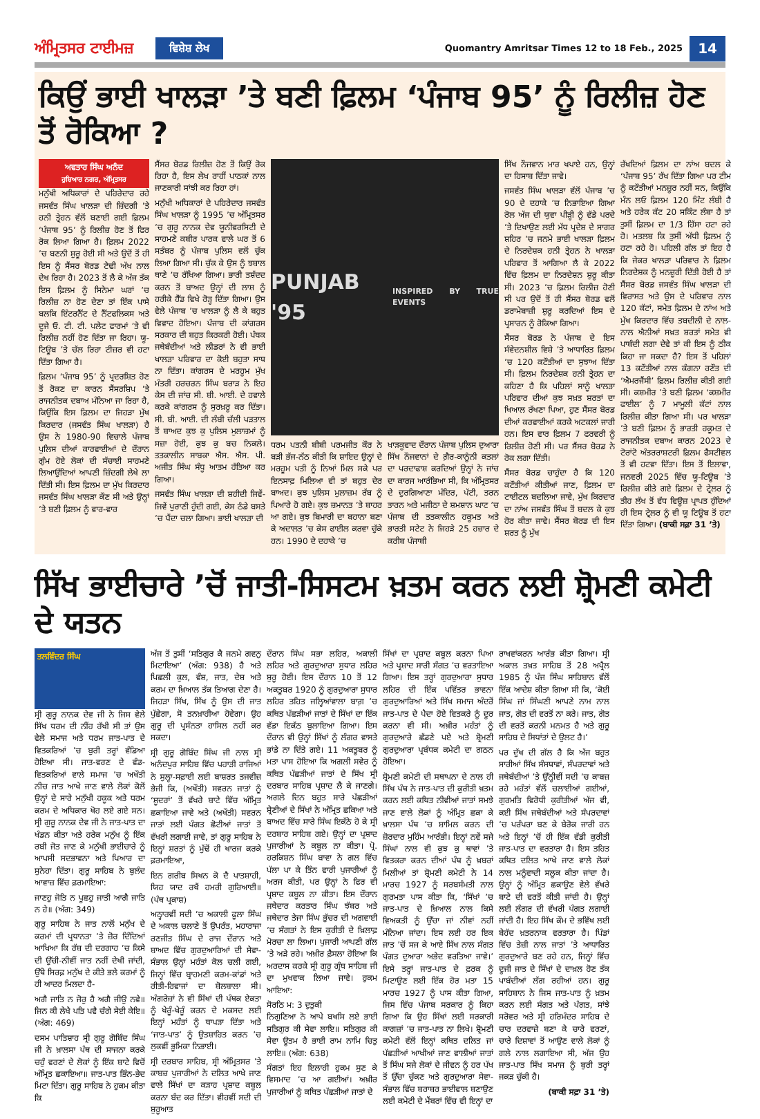ਅੰਮ੍ਰਿਤਸਰ ਟਾਈਮਜ਼
ਵਿਸ਼ੇਸ਼ ਲੇਖ
Quomantry Amritsar Times 12 to 18 Feb., 2025
14
ਕਿਉਂ ਭਾਈ ਖਾਲੜਾ ’ਤੇ ਬਣੀ ਫ਼ਿਲਮ ‘ਪੰਜਾਬ 95’ ਨੂੰ ਰਿਲੀਜ਼ ਹੋਣ ਤੋਂ ਰੋਕਿਆ ?
ਅਵਤਾਰ ਸਿੰਘ ਅਨੰਦ
ਹੁਸ਼ਿਆਰ ਨਗਰ, ਅੰਮ੍ਰਿਤਸਰ
ਮਨੁੱਖੀ ਅਧਿਕਾਰਾਂ ਦੇ ਪਹਿਰੇਦਾਰ ਰਹੇ ਜਸਵੰਤ ਸਿੰਘ ਖਾਲੜਾ ਦੀ ਜ਼ਿੰਦਗੀ ’ਤੇ ਹਨੀ ਤ੍ਰੇਹਨ ਵੱਲੋਂ ਬਣਾਈ ਗਈ ਫ਼ਿਲਮ ‘ਪੰਜਾਬ 95’ ਨੂੰ ਰਿਲੀਜ਼ ਹੋਣ ਤੋਂ ਫਿਰ ਰੋਕ ਲਿਆ ਗਿਆ ਹੈ। ਫ਼ਿਲਮ 2022 ’ਚ ਬਣਨੀ ਸ਼ੁਰੂ ਹੋਈ ਸੀ ਅਤੇ ਉਦੋਂ ਤੋਂ ਹੀ ਇਸ ਨੂੰ ਸੈਂਸਰ ਬੋਰਡ ਟੇਢੀ ਅੱਖ ਨਾਲ ਦੇਖ ਰਿਹਾ ਹੈ। 2023 ਤੋਂ ਲੈ ਕੇ ਅੱਜ ਤੱਕ ਇਸ ਫ਼ਿਲਮ ਨੂੰ ਸਿਨੇਮਾ ਘਰਾਂ ’ਚ ਰਿਲੀਜ਼ ਨਾ ਹੋਣ ਦੇਣਾ ਤਾਂ ਇੱਕ ਪਾਸੇ ਬਲਕਿ ਇੰਟਰਨੈੱਟ ਦੇ ਨੈੱਟਫਲਿਕਸ ਅਤੇ ਦੂਜੇ ਓ. ਟੀ. ਟੀ. ਪਲੇਟ ਫਾਰਮਾਂ ’ਤੇ ਵੀ ਰਿਲੀਜ਼ ਨਹੀਂ ਹੋਣ ਦਿੱਤਾ ਜਾ ਰਿਹਾ। ਯੂ-ਟਿਊਬ ’ਤੇ ਚੱਲ ਰਿਹਾ ਟੀਜ਼ਰ ਵੀ ਹਟਾ ਦਿੱਤਾ ਗਿਆ ਹੈ।
ਫ਼ਿਲਮ ‘ਪੰਜਾਬ 95’ ਨੂੰ ਪ੍ਰਦਰਸ਼ਿਤ ਹੋਣ ਤੋਂ ਰੋਕਣ ਦਾ ਕਾਰਨ ਸੈਂਸਰਸ਼ਿਪ ’ਤੇ ਰਾਜਨੀਤਕ ਦਬਾਅ ਮੰਨਿਆ ਜਾ ਰਿਹਾ ਹੈ, ਕਿਉਂਕਿ ਇਸ ਫ਼ਿਲਮ ਦਾ ਜਿਹੜਾ ਮੁੱਖ ਕਿਰਦਾਰ (ਜਸਵੰਤ ਸਿੰਘ ਖਾਲੜਾ) ਹੈ ਉਸ ਨੇ 1980-90 ਵਿਚਾਲੇ ਪੰਜਾਬ ਪੁਲਿਸ ਦੀਆਂ ਕਾਰਵਾਈਆਂ ਦੇ ਦੌਰਾਨ ਗੁੰਮ ਹੋਏ ਲੋਕਾਂ ਦੀ ਸੱਚਾਈ ਸਾਹਮਣੇ ਲਿਆਉਂਦਿਆਂ ਆਪਣੀ ਜ਼ਿੰਦਗੀ ਲੇਖੇ ਲਾ ਦਿੱਤੀ ਸੀ। ਇਸ ਫ਼ਿਲਮ ਦਾ ਮੁੱਖ ਕਿਰਦਾਰ ਜਸਵੰਤ ਸਿੰਘ ਖਾਲੜਾ ਕੌਣ ਸੀ ਅਤੇ ਉਨ੍ਹਾਂ ’ਤੇ ਬਣੀ ਫ਼ਿਲਮ ਨੂੰ ਵਾਰ-ਵਾਰ
ਸੈਂਸਰ ਬੋਰਡ ਰਿਲੀਜ਼ ਹੋਣ ਤੋਂ ਕਿਉਂ ਰੋਕ ਰਿਹਾ ਹੈ, ਇਸ ਲੇਖ ਰਾਹੀਂ ਪਾਠਕਾਂ ਨਾਲ ਜਾਣਕਾਰੀ ਸਾਂਝੀ ਕਰ ਰਿਹਾ ਹਾਂ।
ਮਨੁੱਖੀ ਅਧਿਕਾਰਾਂ ਦੇ ਪਹਿਰੇਦਾਰ ਜਸਵੰਤ ਸਿੰਘ ਖਾਲੜਾ ਨੂੰ 1995 ’ਚ ਅੰਮ੍ਰਿਤਸਰ ’ਚ ਗੁਰੂ ਨਾਨਕ ਦੇਵ ਯੂਨੀਵਰਸਿਟੀ ਦੇ ਸਾਹਮਣੇ ਕਬੀਰ ਪਾਰਕ ਵਾਲੇ ਘਰ ਤੋਂ 6 ਸਤੰਬਰ ਨੂੰ ਪੰਜਾਬ ਪੁਲਿਸ ਵਲੋਂ ਚੁੱਕ ਲਿਆ ਗਿਆ ਸੀ। ਚੁੱਕ ਕੇ ਉਸ ਨੂੰ ਝਬਾਲ ਥਾਣੇ ’ਚ ਰੱਖਿਆ ਗਿਆ। ਭਾਰੀ ਤਸ਼ੱਦਦ ਕਰਨ ਤੋਂ ਬਾਅਦ ਉਨ੍ਹਾਂ ਦੀ ਲਾਸ਼ ਨੂੰ ਹਰੀਕੇ ਹੈੱਡ ਵਿਖੇ ਰੋੜ੍ਹ ਦਿੱਤਾ ਗਿਆ। ਉਸ ਵੇਲੇ ਪੰਜਾਬ ’ਚ ਖਾਲੜਾ ਨੂੰ ਲੈ ਕੇ ਬਹੁਤ ਵਿਵਾਦ ਹੋਇਆ। ਪੰਜਾਬ ਦੀ ਕਾਂਗਰਸ ਸਰਕਾਰ ਦੀ ਬਹੁਤ ਕਿਰਕਰੀ ਹੋਈ। ਪੰਥਕ ਜਥੇਬੰਦੀਆਂ ਅਤੇ ਲੀਡਰਾਂ ਨੇ ਵੀ ਭਾਈ ਖਾਲੜਾ ਪਰਿਵਾਰ ਦਾ ਕੋਈ ਬਹੁਤਾ ਸਾਥ ਨਾ ਦਿੱਤਾ। ਕਾਂਗਰਸ ਦੇ ਮਰਹੂਮ ਮੁੱਖ ਮੰਤਰੀ ਹਰਚਰਨ ਸਿੰਘ ਬਰਾੜ ਨੇ ਇਹ ਕੇਸ ਦੀ ਜਾਂਚ ਸੀ. ਬੀ. ਆਈ. ਦੇ ਹਵਾਲੇ ਕਰਕੇ ਕਾਂਗਰਸ ਨੂੰ ਸੁਰਖ਼ਰੂ ਕਰ ਦਿੱਤਾ। ਸੀ. ਬੀ. ਆਈ. ਦੀ ਲੰਬੀ ਚੱਲੀ ਪੜਤਾਲ ਤੋਂ ਬਾਅਦ ਕੁਝ ਕੁ ਪੁਲਿਸ ਮੁਲਾਜ਼ਮਾਂ ਨੂੰ ਸਜ਼ਾ ਹੋਈ, ਕੁਝ ਕੁ ਬਚ ਨਿਕਲੇ। ਤਤਕਾਲੀਨ ਸਾਬਕਾ ਐਸ. ਐਸ. ਪੀ. ਅਜੀਤ ਸਿੰਘ ਸੰਧੂ ਆਤਮ ਹੱਤਿਆ ਕਰ ਗਿਆ।
ਜਸਵੰਤ ਸਿੰਘ ਖਾਲੜਾ ਦੀ ਸ਼ਹੀਦੀ ਜਿਵੇਂ-ਜਿਵੇਂ ਪੁਰਾਣੀ ਹੁੰਦੀ ਗਈ, ਕੇਸ ਠੰਡੇ ਬਸਤੇ ’ਚ ਪੈਂਦਾ ਚਲਾ ਗਿਆ। ਭਾਈ ਖਾਲੜਾ ਦੀ
PUNJAB '95
INSPIRED BY TRUE EVENTS
ਧਰਮ ਪਤਨੀ ਬੀਬੀ ਪਰਮਜੀਤ ਕੌਰ ਨੇ ਬੜੀ ਭੱਜ-ਨੱਠ ਕੀਤੀ ਕਿ ਸ਼ਾਇਦ ਉਨ੍ਹਾਂ ਦੇ ਮਰਹੂਮ ਪਤੀ ਨੂੰ ਨਿਆਂ ਮਿਲ ਸਕੇ ਪਰ ਇਨਸਾਫ਼ ਮਿਲਿਆ ਵੀ ਤਾਂ ਬਹੁਤ ਦੇਰ ਬਾਅਦ। ਕੁਝ ਪੁਲਿਸ ਮੁਲਾਜ਼ਮ ਰੱਬ ਨੂੰ ਪਿਆਰੇ ਹੋ ਗਏ। ਕੁਝ ਜ਼ਮਾਨਤ ’ਤੇ ਬਾਹਰ ਆ ਗਏ। ਕੁਝ ਬਿਮਾਰੀ ਦਾ ਬਹਾਨਾ ਬਣਾ ਕੇ ਅਦਾਲਤ ’ਚ ਕੇਸ ਫਾਈਲ ਕਰਵਾ ਚੁੱਕੇ ਹਨ। 1990 ਦੇ ਦਹਾਕੇ ’ਚ
ਖਾੜਕੂਵਾਦ ਦੌਰਾਨ ਪੰਜਾਬ ਪੁਲਿਸ ਦੁਆਰਾ ਸਿੱਖ ਨੌਜਵਾਨਾਂ ਦੇ ਗ਼ੈਰ-ਕਾਨੂੰਨੀ ਕਤਲਾਂ ਦਾ ਪਰਦਾਫਾਸ਼ ਕਰਦਿਆਂ ਉਨ੍ਹਾਂ ਨੇ ਜਾਂਚ ਦਾ ਕਾਰਜ ਆਰੰਭਿਆ ਸੀ, ਕਿ ਅੰਮ੍ਰਿਤਸਰ ਦੇ ਦੁਰਗਿਆਣਾ ਮੰਦਿਰ, ਪੱਟੀ, ਤਰਨ ਤਾਰਨ ਅਤੇ ਮਜੀਠਾ ਦੇ ਸ਼ਮਸ਼ਾਨ ਘਾਟ ’ਚ ਪੰਜਾਬ ਦੀ ਤਤਕਾਲੀਨ ਹਕੂਮਤ ਅਤੇ ਭਾਰਤੀ ਸਟੇਟ ਨੇ ਜਿਹੜੇ 25 ਹਜ਼ਾਰ ਦੇ ਕਰੀਬ ਪੰਜਾਬੀ
ਸਿੱਖ ਨੌਜਵਾਨ ਮਾਰ ਖਪਾਏ ਹਨ, ਉਨ੍ਹਾਂ ਦਾ ਹਿਸਾਬ ਦਿੱਤਾ ਜਾਵੇ।
ਜਸਵੰਤ ਸਿੰਘ ਖਾਲੜਾ ਵੱਲੋਂ ਪੰਜਾਬ ’ਚ 90 ਦੇ ਦਹਾਕੇ ’ਚ ਨਿਭਾਇਆ ਗਿਆ ਰੋਲ ਅੱਜ ਦੀ ਯੁਵਾ ਪੀੜ੍ਹੀ ਨੂੰ ਵੱਡੇ ਪਰਦੇ ’ਤੇ ਦਿਖਾਉਣ ਲਈ ਮੱਧ ਪ੍ਰਦੇਸ਼ ਦੇ ਸਾਗਰ ਸ਼ਹਿਰ ’ਚ ਜਨਮੇ ਭਾਈ ਖਾਲੜਾ ਫ਼ਿਲਮ ਦੇ ਨਿਰਦੇਸ਼ਕ ਹਨੀ ਤ੍ਰੇਹਨ ਨੇ ਖਾਲੜਾ ਪਰਿਵਾਰ ਤੋਂ ਆਗਿਆ ਲੈ ਕੇ 2022 ਵਿੱਚ ਫ਼ਿਲਮ ਦਾ ਨਿਰਦੇਸ਼ਨ ਸ਼ੁਰੂ ਕੀਤਾ ਸੀ। 2023 ’ਚ ਫ਼ਿਲਮ ਰਿਲੀਜ਼ ਹੋਣੀ ਸੀ ਪਰ ਉਦੋਂ ਤੋਂ ਹੀ ਸੈਂਸਰ ਬੋਰਡ ਵਲੋਂ ਡਰਾਮੇਬਾਜ਼ੀ ਸ਼ੁਰੂ ਕਰਦਿਆਂ ਇਸ ਦੇ ਪ੍ਰਸਾਰਨ ਨੂੰ ਰੋਕਿਆ ਗਿਆ।
ਸੈਂਸਰ ਬੋਰਡ ਨੇ ਪੰਜਾਬ ਦੇ ਇਸ ਸੰਵੇਦਨਸ਼ੀਲ ਵਿਸ਼ੇ ’ਤੇ ਆਧਾਰਿਤ ਫ਼ਿਲਮ ’ਚ 120 ਕਟੌਤੀਆਂ ਦਾ ਸੁਝਾਅ ਦਿੱਤਾ ਸੀ। ਫ਼ਿਲਮ ਨਿਰਦੇਸ਼ਕ ਹਨੀ ਤ੍ਰੇਹਨ ਦਾ ਕਹਿਣਾ ਹੈ ਕਿ ਪਹਿਲਾਂ ਸਾਨੂੰ ਖਾਲੜਾ ਪਰਿਵਾਰ ਦੀਆਂ ਕੁਝ ਸਖ਼ਤ ਸ਼ਰਤਾਂ ਦਾ ਖਿਆਲ ਰੱਖਣਾ ਪਿਆ, ਹੁਣ ਸੈਂਸਰ ਬੋਰਡ ਦੀਆਂ ਕਰਵਾਈਆਂ ਕਰਕੇ ਅਟਕਲਾਂ ਜਾਰੀ ਹਨ। ਇਸ ਵਾਰ ਫ਼ਿਲਮ 7 ਫਰਵਰੀ ਨੂੰ ਰਿਲੀਜ਼ ਹੋਣੀ ਸੀ। ਪਰ ਸੈਂਸਰ ਬੋਰਡ ਨੇ ਰੋਕ ਲਗਾ ਦਿੱਤੀ।
ਸੈਂਸਰ ਬੋਰਡ ਚਾਹੁੰਦਾ ਹੈ ਕਿ 120 ਕਟੌਤੀਆਂ ਕੀਤੀਆਂ ਜਾਣ, ਫ਼ਿਲਮ ਦਾ ਟਾਈਟਲ ਬਦਲਿਆ ਜਾਵੇ, ਮੁੱਖ ਕਿਰਦਾਰ ਦਾ ਨਾਂਅ ਜਸਵੰਤ ਸਿੰਘ ਤੋਂ ਬਦਲ ਕੇ ਕੁਝ ਹੋਰ ਕੀਤਾ ਜਾਵੇ। ਸੈਂਸਰ ਬੋਰਡ ਦੀ ਇਸ ਸ਼ਰਤ ਨੂੰ ਮੁੱਖ
ਰੱਖਦਿਆਂ ਫ਼ਿਲਮ ਦਾ ਨਾਂਅ ਬਦਲ ਕੇ ‘ਪੰਜਾਬ 95’ ਰੱਖ ਦਿੱਤਾ ਗਿਆ ਪਰ ਟੀਮ ਨੂੰ ਕਟੌਤੀਆਂ ਮਨਜ਼ੂਰ ਨਹੀਂ ਸਨ, ਕਿਉਂਕਿ ਮੰਨ ਲਓ ਫ਼ਿਲਮ 120 ਮਿੰਟ ਲੰਬੀ ਹੈ ਅਤੇ ਹਰੇਕ ਕੱਟ 20 ਸਕਿੰਟ ਲੰਬਾ ਹੈ ਤਾਂ ਤੁਸੀਂ ਫ਼ਿਲਮ ਦਾ 1/3 ਹਿੱਸਾ ਹਟਾ ਰਹੇ ਹੋ। ਮਤਲਬ ਕਿ ਤੁਸੀਂ ਅੱਧੀ ਫ਼ਿਲਮ ਨੂੰ ਹਟਾ ਰਹੇ ਹੋ। ਪਹਿਲੀ ਗੱਲ ਤਾਂ ਇਹ ਹੈ ਕਿ ਜੇਕਰ ਖਾਲੜਾ ਪਰਿਵਾਰ ਨੇ ਫ਼ਿਲਮ ਨਿਰਦੇਸ਼ਕ ਨੂੰ ਮਨਜ਼ੂਰੀ ਦਿੱਤੀ ਹੋਈ ਹੈ ਤਾਂ ਸੈਂਸਰ ਬੋਰਡ ਜਸਵੰਤ ਸਿੰਘ ਖਾਲੜਾ ਦੀ ਵਿਰਾਸਤ ਅਤੇ ਉਸ ਦੇ ਪਰਿਵਾਰ ਨਾਲ 120 ਕੱਟਾਂ, ਸਮੇਤ ਫ਼ਿਲਮ ਦੇ ਨਾਂਅ ਅਤੇ ਮੁੱਖ ਕਿਰਦਾਰ ਵਿੱਚ ਤਬਦੀਲੀ ਦੇ ਨਾਲ-ਨਾਲ ਐਨੀਆਂ ਸਖ਼ਤ ਸ਼ਰਤਾਂ ਸਮੇਤ ਵੀ ਪਾਬੰਦੀ ਲਗਾ ਦੇਵੇ ਤਾਂ ਕੀ ਇਸ ਨੂੰ ਠੀਕ ਕਿਹਾ ਜਾ ਸਕਦਾ ਹੈ? ਇਸ ਤੋਂ ਪਹਿਲਾਂ 13 ਕਟੌਤੀਆਂ ਨਾਲ ਕੰਗਨਾ ਰਣੌਤ ਦੀ ‘ਐਮਰਜੈਂਸੀ’ ਫ਼ਿਲਮ ਰਿਲੀਜ਼ ਕੀਤੀ ਗਈ ਸੀ। ਕਸ਼ਮੀਰ ’ਤੇ ਬਣੀ ਫ਼ਿਲਮ ‘ਕਸ਼ਮੀਰ ਫਾਈਲ’ ਨੂੰ 7 ਮਾਮੂਲੀ ਕੱਟਾਂ ਨਾਲ ਰਿਲੀਜ਼ ਕੀਤਾ ਗਿਆ ਸੀ। ਪਰ ਖਾਲੜਾ ’ਤੇ ਬਣੀ ਫ਼ਿਲਮ ਨੂੰ ਭਾਰਤੀ ਹਕੂਮਤ ਦੇ ਰਾਜਨੀਤਕ ਦਬਾਅ ਕਾਰਨ 2023 ਦੇ ਟੋਰਾਂਟੋ ਅੰਤਰਰਾਸ਼ਟਰੀ ਫ਼ਿਲਮ ਫੈਸਟੀਵਲ ਤੋਂ ਵੀ ਹਟਵਾ ਦਿੱਤਾ। ਇਸ ਤੋਂ ਇਲਾਵਾ, ਜਨਵਰੀ 2025 ਵਿੱਚ ਯੂ-ਟਿਊਬ ’ਤੇ ਰਿਲੀਜ਼ ਕੀਤੇ ਗਏ ਫ਼ਿਲਮ ਦੇ ਟ੍ਰੇਲਰ ਨੂੰ ਤੀਹ ਲੱਖ ਤੋਂ ਵੱਧ ਵਿਊਜ਼ ਪ੍ਰਾਪਤ ਹੁੰਦਿਆਂ ਹੀ ਇਸ ਟ੍ਰੇਲਰ ਨੂੰ ਵੀ ਯੂ ਟਿਊਬ ਤੋਂ ਹਟਾ ਦਿੱਤਾ ਗਿਆ। (ਬਾਕੀ ਸਫ਼ਾ 31 ’ਤੇ)
ਸਿੱਖ ਭਾਈਚਾਰੇ ’ਚੋਂ ਜਾਤੀ-ਸਿਸਟਮ ਖ਼ਤਮ ਕਰਨ ਲਈ ਸ਼੍ਰੋਮਣੀ ਕਮੇਟੀ ਦੇ ਯਤਨ
ਤਲਵਿੰਦਰ ਸਿੰਘ
ਸ੍ਰੀ ਗੁਰੂ ਨਾਨਕ ਦੇਵ ਜੀ ਨੇ ਜਿਸ ਵੇਲੇ ਸਿੱਖ ਧਰਮ ਦੀ ਨੀਂਹ ਰੱਖੀ ਸੀ ਤਾਂ ਉਸ ਵੇਲੇ ਸਮਾਜ ਅਤੇ ਧਰਮ ਜਾਤ-ਪਾਤ ਦੇ ਵਿਤਕਰਿਆਂ ’ਚ ਬੁਰੀ ਤਰ੍ਹਾਂ ਵੰਡਿਆ ਹੋਇਆ ਸੀ। ਜਾਤ-ਵਰਣ ਦੇ ਵੰਡ-ਵਿਤਕਰਿਆਂ ਵਾਲੇ ਸਮਾਜ ’ਚ ਅਖੌਤੀ ਨੀਚ ਜਾਤ ਆਖੇ ਜਾਣ ਵਾਲੇ ਲੋਕਾਂ ਕੋਲੋਂ ਉਨ੍ਹਾਂ ਦੇ ਸਾਰੇ ਮਨੁੱਖੀ ਹਕੂਕ ਅਤੇ ਧਰਮ ਕਰਮ ਦੇ ਅਧਿਕਾਰ ਖੋਹ ਲਏ ਗਏ ਸਨ। ਸ੍ਰੀ ਗੁਰੂ ਨਾਨਕ ਦੇਵ ਜੀ ਨੇ ਜਾਤ-ਪਾਤ ਦਾ ਖੰਡਨ ਕੀਤਾ ਅਤੇ ਹਰੇਕ ਮਨੁੱਖ ਨੂੰ ਇੱਕ ਰਬੀ ਜੋਤ ਜਾਣ ਕੇ ਮਨੁੱਖੀ ਭਾਈਚਾਰੇ ਨੂੰ ਆਪਸੀ ਸਦਭਾਵਨਾ ਅਤੇ ਪਿਆਰ ਦਾ ਸੁਨੇਹਾ ਦਿੱਤਾ। ਗੁਰੂ ਸਾਹਿਬ ਨੇ ਬੁਲੰਦ ਆਵਾਜ਼ ਵਿੱਚ ਫ਼ਰਮਾਇਆ:
ਜਾਣਹੁ ਜੋਤਿ ਨ ਪੂਛਹੁ ਜਾਤੀ ਆਗੈ ਜਾਤਿ ਨ ਹੇ॥ (ਅੰਗ: 349)
ਗੁਰੂ ਸਾਹਿਬ ਨੇ ਜਾਤ ਨਾਲੋਂ ਮਨੁੱਖ ਦੇ ਕਰਮਾਂ ਦੀ ਪ੍ਰਧਾਨਤਾ ’ਤੇ ਜ਼ੋਰ ਦਿੰਦਿਆਂ ਆਖਿਆ ਕਿ ਰੱਬ ਦੀ ਦਰਗਾਹ ’ਚ ਕਿਸੇ ਦੀ ਉੱਚੀ-ਨੀਵੀਂ ਜਾਤ ਨਹੀਂ ਦੇਖੀ ਜਾਂਦੀ, ਉੱਥੇ ਸਿਰਫ਼ ਮਨੁੱਖ ਦੇ ਕੀਤੇ ਭਲੇ ਕਰਮਾਂ ਨੂੰ ਹੀ ਆਦਰ ਮਿਲਦਾ ਹੈ-
ਅਗੈ ਜਾਤਿ ਨ ਜੋਰੁ ਹੈ ਅਗੈ ਜੀਉ ਨਵੇ॥ ਜਿਨ ਕੀ ਲੇਖੈ ਪਤਿ ਪਵੈ ਚੰਗੇ ਸੇਈ ਕੇਇ॥ (ਅੰਗ: 469)
ਦਸਮ ਪਾਤਿਸ਼ਾਹ ਸ੍ਰੀ ਗੁਰੂ ਗੋਬਿੰਦ ਸਿੰਘ ਜੀ ਨੇ ਖ਼ਾਲਸਾ ਪੰਥ ਦੀ ਸਾਜਨਾ ਕਰਕੇ ਚਹੁੰ ਵਰਣਾਂ ਦੇ ਲੋਕਾਂ ਨੂੰ ਇੱਕ ਬਾਟੇ ਵਿਚੋਂ ਅੰਮ੍ਰਿਤ ਛਕਾਇਆ॥ ਜਾਤ-ਪਾਤ ਭਿੰਨ-ਭੇਦ ਮਿਟਾ ਦਿੱਤਾ। ਗੁਰੂ ਸਾਹਿਬ ਨੇ ਹੁਕਮ ਕੀਤਾ ਕਿ
ਅੱਜ ਤੋਂ ਤੁਸੀਂ ‘ਸਤਿਗੁਰ ਕੈ ਜਨਮੇ ਗਵਨੁ ਮਿਟਾਇਆ’ (ਅੰਗ: 938) ਹੈ ਅਤੇ ਪਿਛਲੀ ਕੁਲ, ਵੰਸ਼, ਜਾਤ, ਦੇਸ਼ ਅਤੇ ਕਰਮ ਦਾ ਖ਼ਿਆਲ ਤੱਕ ਤਿਆਗ ਦੇਣਾ ਹੈ। ਜਿਹੜਾ ਸਿੱਖ, ਸਿੱਖ ਨੂੰ ਉਸ ਦੀ ਜਾਤ ਪੁੱਛੇਗਾ, ਸੋ ਤਨਖ਼ਾਹੀਆ ਹੋਵੇਗਾ। ਉਹ ਗੁਰੂ ਦੀ ਪ੍ਰਸੰਨਤਾ ਹਾਸਿਲ ਨਹੀਂ ਕਰ ਸਕਦਾ।
ਸ੍ਰੀ ਗੁਰੂ ਗੋਬਿੰਦ ਸਿੰਘ ਜੀ ਨਾਲ ਸ੍ਰੀ ਅਨੰਦਪੁਰ ਸਾਹਿਬ ਵਿੱਚ ਪਹਾੜੀ ਰਾਜਿਆਂ ਨੇ ਸੁਲ੍ਹਾ-ਸਫ਼ਾਈ ਲਈ ਬਾਸ਼ਰਤ ਤਜਵੀਜ਼ ਭੇਜੀ ਕਿ, (ਅਖੌਤੀ) ਸਵਰਨ ਜਾਤਾਂ ਨੂੰ ‘ਸ਼ੂਦਰਾਂ’ ਤੋਂ ਵੱਖਰੇ ਬਾਟੇ ਵਿੱਚ ਅੰਮ੍ਰਿਤ ਛਕਾਇਆ ਜਾਵੇ ਅਤੇ (ਅਖੌਤੀ) ਸਵਰਨ ਜਾਤਾਂ ਲਈ ਪੰਗਤ ਛੋਟੀਆਂ ਜਾਤਾਂ ਤੋਂ ਵੱਖਰੀ ਲਗਾਈ ਜਾਵੇ, ਤਾਂ ਗੁਰੂ ਸਾਹਿਬ ਨੇ ਇਨ੍ਹਾਂ ਸ਼ਰਤਾਂ ਨੂੰ ਮੁੱਢੋਂ ਹੀ ਖਾਰਜ ਕਰਕੇ ਫ਼ਰਮਾਇਆ,
ਇਨ ਗਰੀਬ ਸਿਖਨ ਕੋ ਦੈ ਪਾਤਸ਼ਾਹੀ, ਯਿਹ ਯਾਦ ਰਖੈਂ ਹਮਰੀ ਗੁਰਿਆਈ॥ (ਪੰਥ ਪ੍ਰਕਾਸ਼)
ਅਠ੍ਹਾਰਵੀਂ ਸਦੀ ’ਚ ਅਕਾਲੀ ਫੂਲਾ ਸਿੰਘ ਦੇ ਅਕਾਲ ਚਲਾਣੇ ਤੋਂ ਉਪਰੰਤ, ਮਹਾਰਾਜਾ ਰਣਜੀਤ ਸਿੰਘ ਦੇ ਰਾਜ ਦੌਰਾਨ ਅਤੇ ਬਾਅਦ ਵਿੱਚ ਗੁਰਦੁਆਰਿਆਂ ਦੀ ਸੇਵਾ-ਸੰਭਾਲ ਉਨ੍ਹਾਂ ਮਹੰਤਾਂ ਕੋਲ ਚਲੀ ਗਈ, ਜਿਨ੍ਹਾਂ ਵਿੱਚ ਬ੍ਰਾਹਮਣੀ ਕਰਮ-ਕਾਂਡਾਂ ਅਤੇ ਰੀਤੀ-ਰਿਵਾਜਾਂ ਦਾ ਬੋਲਬਾਲਾ ਸੀ। ਅੰਗਰੇਜ਼ਾਂ ਨੇ ਵੀ ਸਿੱਖਾਂ ਦੀ ਪੰਥਕ ਏਕਤਾ ਨੂੰ ਖੇਰੂੰ-ਖੇਰੂੰ ਕਰਨ ਦੇ ਮਕਸਦ ਲਈ ਇਨ੍ਹਾਂ ਮਹੰਤਾਂ ਨੂੰ ਥਾਪੜਾ ਦਿੱਤਾ ਅਤੇ ‘ਜਾਤ-ਪਾਤ’ ਨੂੰ ਉਤਸ਼ਾਹਿਤ ਕਰਨ ’ਚ ਲੁਕਵੀਂ ਭੂਮਿਕਾ ਨਿਭਾਈ।
ਸ੍ਰੀ ਦਰਬਾਰ ਸਾਹਿਬ, ਸ੍ਰੀ ਅੰਮ੍ਰਿਤਸਰ ’ਤੇ ਕਾਬਜ਼ ਪੁਜਾਰੀਆਂ ਨੇ ਦਲਿਤ ਆਖੇ ਜਾਣ ਵਾਲੇ ਸਿੱਖਾਂ ਦਾ ਕੜਾਹ ਪ੍ਰਸ਼ਾਦ ਕਬੂਲ ਕਰਨਾ ਬੰਦ ਕਰ ਦਿੱਤਾ। ਵੀਹਵੀਂ ਸਦੀ ਦੀ ਸ਼ੁਰੂਆਤ
ਦੌਰਾਨ ਸਿੰਘ ਸਭਾ ਲਹਿਰ, ਅਕਾਲੀ ਲਹਿਰ ਅਤੇ ਗੁਰਦੁਆਰਾ ਸੁਧਾਰ ਲਹਿਰ ਸ਼ੁਰੂ ਹੋਈ। ਇਸ ਦੌਰਾਨ 10 ਤੋਂ 12 ਅਕਤੂਬਰ 1920 ਨੂੰ ਗੁਰਦੁਆਰਾ ਸੁਧਾਰ ਲਹਿਰ ਤਹਿਤ ਜਲ੍ਹਿਆਂਵਾਲਾ ਬਾਗ਼ ’ਚ ਕਥਿਤ ਪੱਛੜੀਆਂ ਜਾਤਾਂ ਦੇ ਸਿੱਖਾਂ ਦਾ ਇੱਕ ਵੱਡਾ ਇਕੱਠ ਬੁਲਾਇਆ ਗਿਆ। ਇਸ ਦੌਰਾਨ ਵੀ ਉਨ੍ਹਾਂ ਸਿੱਖਾਂ ਨੂੰ ਲੰਗਰ ਵਾਸਤੇ ਭਾਂਡੇ ਨਾ ਦਿੱਤੇ ਗਏ। 11 ਅਕਤੂਬਰ ਨੂੰ ਮਤਾ ਪਾਸ ਹੋਇਆ ਕਿ ਅਗਲੀ ਸਵੇਰ ਨੂੰ ਕਥਿਤ ਪੱਛੜੀਆਂ ਜਾਤਾਂ ਦੇ ਸਿੱਖ ਸ੍ਰੀ ਦਰਬਾਰ ਸਾਹਿਬ ਪ੍ਰਸ਼ਾਦ ਲੈ ਕੇ ਜਾਣਗੇ। ਅਗਲੇ ਦਿਨ ਬਹੁਤ ਸਾਰੇ ਪੱਛੜੀਆਂ ਸ਼੍ਰੇਣੀਆਂ ਦੇ ਸਿੱਖਾਂ ਨੇ ਅੰਮ੍ਰਿਤ ਛਕਿਆ ਅਤੇ ਬਾਅਦ ਵਿੱਚ ਸਾਰੇ ਸਿੰਘ ਇਕੱਠੇ ਹੋ ਕੇ ਸ੍ਰੀ ਦਰਬਾਰ ਸਾਹਿਬ ਗਏ। ਉਨ੍ਹਾਂ ਦਾ ਪ੍ਰਸ਼ਾਦ ਪੁਜਾਰੀਆਂ ਨੇ ਕਬੂਲ ਨਾ ਕੀਤਾ। ਪ੍ਰੋ. ਹਰਕਿਸ਼ਨ ਸਿੰਘ ਬਾਵਾ ਨੇ ਗਲ ਵਿੱਚ ਪੱਲਾ ਪਾ ਕੇ ਤਿੰਨ ਵਾਰੀ ਪੁਜਾਰੀਆਂ ਨੂੰ ਅਰਜ ਕੀਤੀ, ਪਰ ਉਨ੍ਹਾਂ ਨੇ ਫਿਰ ਵੀ ਪ੍ਰਸ਼ਾਦ ਕਬੂਲ ਨਾ ਕੀਤਾ। ਇਸ ਦੌਰਾਨ ਜਥੇਦਾਰ ਕਰਤਾਰ ਸਿੰਘ ਝੱਬਰ ਅਤੇ ਜਥੇਦਾਰ ਤੇਜਾ ਸਿੰਘ ਭੁੱਚਰ ਦੀ ਅਗਵਾਈ ’ਚ ਸੰਗਤਾਂ ਨੇ ਇਸ ਕੁਰੀਤੀ ਦੇ ਖ਼ਿਲਾਫ਼ ਮੋਰਚਾ ਲਾ ਲਿਆ। ਪੁਜਾਰੀ ਆਪਣੀ ਗੱਲ ’ਤੇ ਅੜੇ ਰਹੇ। ਅਖ਼ੀਰ ਫ਼ੈਸਲਾ ਹੋਇਆ ਕਿ ਅਰਦਾਸ ਕਰਕੇ ਸ੍ਰੀ ਗੁਰੂ ਗ੍ਰੰਥ ਸਾਹਿਬ ਜੀ ਦਾ ਮੁਖਵਾਕ ਲਿਆ ਜਾਵੇ। ਹੁਕਮ ਆਇਆ:
ਸੋਰਠਿ ਮ: 3 ਦੁਤੁਕੀ
ਨਿਗੁਣਿਆ ਨੋ ਆਪੇ ਬਖਸਿ ਲਏ ਭਾਈ ਸਤਿਗੁਰ ਕੀ ਸੇਵਾ ਲਾਇ॥ ਸਤਿਗੁਰ ਕੀ ਸੇਵਾ ਊਤਮ ਹੈ ਭਾਈ ਰਾਮ ਨਾਮਿ ਚਿਤੁ ਲਾਇ॥ (ਅੰਗ: 638)
ਸੰਗਤਾਂ ਇਹ ਇਲਾਹੀ ਹੁਕਮ ਸੁਣ ਕੇ ਵਿਸਮਾਦ ’ਚ ਆ ਗਈਆਂ। ਅਖ਼ੀਰ ਪੁਜਾਰੀਆਂ ਨੂੰ ਕਥਿਤ ਪੱਛੜੀਆਂ ਜਾਤਾਂ ਦੇ
ਸਿੱਖਾਂ ਦਾ ਪ੍ਰਸ਼ਾਦ ਕਬੂਲ ਕਰਨਾ ਪਿਆ ਅਤੇ ਪ੍ਰਸ਼ਾਦ ਸਾਰੀ ਸੰਗਤ ’ਚ ਵਰਤਾਇਆ ਗਿਆ। ਇਸ ਤਰ੍ਹਾਂ ਗੁਰਦੁਆਰਾ ਸੁਧਾਰ ਲਹਿਰ ਦੀ ਇੱਕ ਪਵਿੱਤਰ ਭਾਵਨਾ ਗੁਰਦੁਆਰਿਆਂ ਅਤੇ ਸਿੱਖ ਸਮਾਜ ਅੰਦਰੋਂ ਜਾਤ-ਪਾਤ ਦੇ ਪੈਦਾ ਹੋਏ ਵਿਤਕਰੇ ਨੂੰ ਦੂਰ ਕਰਨਾ ਵੀ ਸੀ। ਅਖ਼ੀਰ ਮਹੰਤਾਂ ਨੂੰ ਗੁਰਦੁਆਰੇ ਛੱਡਣੇ ਪਏ ਅਤੇ ਸ਼੍ਰੋਮਣੀ ਗੁਰਦੁਆਰਾ ਪ੍ਰਬੰਧਕ ਕਮੇਟੀ ਦਾ ਗਠਨ ਹੋਇਆ।
ਸ਼੍ਰੋਮਣੀ ਕਮੇਟੀ ਦੀ ਸਥਾਪਨਾ ਦੇ ਨਾਲ ਹੀ ਸਿੱਖ ਪੰਥ ਨੇ ਜਾਤ-ਪਾਤ ਦੀ ਕੁਰੀਤੀ ਖ਼ਤਮ ਕਰਨ ਲਈ ਕਥਿਤ ਨੀਵੀਆਂ ਜਾਤਾਂ ਸਮਝੇ ਜਾਣ ਵਾਲੇ ਲੋਕਾਂ ਨੂੰ ਅੰਮ੍ਰਿਤ ਛਕਾ ਕੇ ਖ਼ਾਲਸਾ ਪੰਥ ’ਚ ਸ਼ਾਮਿਲ ਕਰਨ ਦੀ ਜ਼ੋਰਦਾਰ ਮੁਹਿੰਮ ਆਰੰਭੀ। ਇਨ੍ਹਾਂ ਨਵੇਂ ਸਜੇ ਸਿੰਘਾਂ ਨਾਲ ਵੀ ਕੁਝ ਕੁ ਥਾਵਾਂ ’ਤੇ ਵਿਤਕਰਾ ਕਰਨ ਦੀਆਂ ਪੰਥ ਨੂੰ ਖ਼ਬਰਾਂ ਮਿਲੀਆਂ ਤਾਂ ਸ਼੍ਰੋਮਣੀ ਕਮੇਟੀ ਨੇ 14 ਮਾਰਚ 1927 ਨੂੰ ਸਰਬਸੰਮਤੀ ਨਾਲ ਗੁਰਮਤਾ ਪਾਸ ਕੀਤਾ ਕਿ, ‘ਸਿੱਖਾਂ ’ਚ ਜਾਤ-ਪਾਤ ਦੇ ਖ਼ਿਆਲ ਨਾਲ ਕਿਸੇ ਵਿਅਕਤੀ ਨੂੰ ਉੱਚਾ ਜਾਂ ਨੀਵਾਂ ਨਹੀਂ ਮੰਨਿਆ ਜਾਂਦਾ। ਇਸ ਲਈ ਹਰ ਇਕ ਜਾਤ ’ਚੋਂ ਸਜ ਕੇ ਆਏ ਸਿੱਖ ਨਾਲ ਸੰਗਤ ਪੰਗਤ ਦੁਆਰਾ ਅਭੇਦ ਵਰਤਿਆ ਜਾਵੇ।’ ਇਸੇ ਤਰ੍ਹਾਂ ਜਾਤ-ਪਾਤ ਦੇ ਫ਼ਰਕ ਨੂੰ ਮਿਟਾਉਣ ਲਈ ਇੱਕ ਹੋਰ ਮਤਾ 15 ਮਾਰਚ 1927 ਨੂੰ ਪਾਸ ਕੀਤਾ ਗਿਆ, ਜਿਸ ਵਿੱਚ ਪੰਜਾਬ ਸਰਕਾਰ ਨੂੰ ਕਿਹਾ ਗਿਆ ਕਿ ਉਹ ਸਿੱਖਾਂ ਲਈ ਸਰਕਾਰੀ ਕਾਗਜ਼ਾਂ ’ਚ ਜਾਤ-ਪਾਤ ਨਾ ਲਿਖੇ। ਸ਼੍ਰੋਮਣੀ ਕਮੇਟੀ ਵੱਲੋਂ ਇਨ੍ਹਾਂ ਕਥਿਤ ਦਲਿਤ ਜਾਂ ਪੱਛੜੀਆਂ ਆਖੀਆਂ ਜਾਣ ਵਾਲੀਆਂ ਜਾਤਾਂ ਤੋਂ ਸਿੰਘ ਸਜੇ ਲੋਕਾਂ ਦੇ ਜੀਵਨ ਨੂੰ ਹਰ ਪੱਖ ਤੋਂ ਉੱਚਾ ਚੁੱਕਣ ਅਤੇ ਗੁਰਦੁਆਰਾ ਸੇਵਾ-ਸੰਭਾਲ ਵਿੱਚ ਬਰਾਬਰ ਭਾਈਵਾਲ ਬਣਾਉਣ ਲਈ ਕਮੇਟੀ ਦੇ ਮੈਂਬਰਾਂ ਵਿੱਚ ਵੀ ਇਨ੍ਹਾਂ ਦਾ
ਰਾਖਵਾਂਕਰਨ ਆਰੰਭ ਕੀਤਾ ਗਿਆ। ਸ੍ਰੀ ਅਕਾਲ ਤਖ਼ਤ ਸਾਹਿਬ ਤੋਂ 28 ਅਪ੍ਰੈਲ 1985 ਨੂੰ ਪੰਜ ਸਿੰਘ ਸਾਹਿਬਾਨ ਵੱਲੋਂ ਇੱਕ ਆਦੇਸ਼ ਕੀਤਾ ਗਿਆ ਸੀ ਕਿ, ‘ਕੋਈ ਸਿੰਘ ਜਾਂ ਸਿੰਘਣੀ ਆਪਣੇ ਨਾਮ ਨਾਲ ਜਾਤ, ਗੋਤ ਦੀ ਵਰਤੋਂ ਨਾ ਕਰੇ। ਜਾਤ, ਗੋਤ ਦੀ ਵਰਤੋਂ ਕਰਨੀ ਮਨਮਤ ਹੈ ਅਤੇ ਗੁਰੂ ਸਾਹਿਬ ਦੇ ਸਿਧਾਂਤਾਂ ਦੇ ਉਲਟ ਹੈ।’
ਪਰ ਦੁੱਖ ਦੀ ਗੱਲ ਹੈ ਕਿ ਅੱਜ ਬਹੁਤ ਸਾਰੀਆਂ ਸਿੱਖ ਸੰਸਥਾਵਾਂ, ਸੰਪਰਦਾਵਾਂ ਅਤੇ ਜਥੇਬੰਦੀਆਂ ’ਤੇ ਉੱਨ੍ਹੀਵੀਂ ਸਦੀ ’ਚ ਕਾਬਜ਼ ਰਹੇ ਮਹੰਤਾਂ ਵੱਲੋਂ ਚਲਾਈਆਂ ਗਈਆਂ, ਗੁਰਮਤਿ ਵਿਰੋਧੀ ਕੁਰੀਤੀਆਂ ਅੱਜ ਵੀ, ਕਈ ਸਿੱਖ ਜਥੇਬੰਦੀਆਂ ਅਤੇ ਸੰਪਰਦਾਵਾਂ ’ਚ ਪਰੰਪਰਾ ਬਣ ਕੇ ਬੇਰੋਕ ਜਾਰੀ ਹਨ ਅਤੇ ਇਨ੍ਹਾਂ ’ਚੋਂ ਹੀ ਇੱਕ ਵੱਡੀ ਕੁਰੀਤੀ ਜਾਤ-ਪਾਤ ਦਾ ਵਰਤਾਰਾ ਹੈ। ਇਸ ਤਹਿਤ ਕਥਿਤ ਦਲਿਤ ਆਖੇ ਜਾਣ ਵਾਲੇ ਲੋਕਾਂ ਨਾਲ ਮਨੂੰਵਾਦੀ ਸਲੂਕ ਕੀਤਾ ਜਾਂਦਾ ਹੈ। ਉਨ੍ਹਾਂ ਨੂੰ ਅੰਮ੍ਰਿਤ ਛਕਾਉਣ ਵੇਲੇ ਵੱਖਰੇ ਬਾਟੇ ਦੀ ਵਰਤੋਂ ਕੀਤੀ ਜਾਂਦੀ ਹੈ। ਉਨ੍ਹਾਂ ਲਈ ਲੰਗਰ ਦੀ ਵੱਖਰੀ ਪੰਗਤ ਲਗਾਈ ਜਾਂਦੀ ਹੈ। ਇਹ ਸਿੱਖ ਕੌਮ ਦੇ ਭਵਿੱਖ ਲਈ ਬੇਹੱਦ ਖ਼ਤਰਨਾਕ ਵਰਤਾਰਾ ਹੈ। ਪਿੰਡਾਂ ਵਿੱਚ ਤੇਜ਼ੀ ਨਾਲ ਜਾਤਾਂ ’ਤੇ ਆਧਾਰਿਤ ਗੁਰਦੁਆਰੇ ਬਣ ਰਹੇ ਹਨ, ਜਿਨ੍ਹਾਂ ਵਿੱਚ ਦੂਜੀ ਜਾਤ ਦੇ ਸਿੱਖਾਂ ਦੇ ਦਾਖ਼ਲ ਹੋਣ ਤੱਕ ਪਾਬੰਦੀਆਂ ਲੱਗ ਰਹੀਆਂ ਹਨ। ਗੁਰੂ ਸਾਹਿਬਾਨ ਨੇ ਜਿਸ ਜਾਤ-ਪਾਤ ਨੂੰ ਖ਼ਤਮ ਕਰਨ ਲਈ ਸੰਗਤ ਅਤੇ ਪੰਗਤ, ਸਾਂਝੇ ਸਰੋਵਰ ਅਤੇ ਸ੍ਰੀ ਹਰਿਮੰਦਰ ਸਾਹਿਬ ਦੇ ਚਾਰ ਦਰਵਾਜ਼ੇ ਬਣਾ ਕੇ ਚਾਰੇ ਵਰਣਾਂ, ਚਾਰੇ ਦਿਸ਼ਾਵਾਂ ਤੋਂ ਆਉਣ ਵਾਲੇ ਲੋਕਾਂ ਨੂੰ ਗਲੇ ਨਾਲ ਲਗਾਇਆ ਸੀ, ਅੱਜ ਉਹ ਜਾਤ-ਪਾਤ ਸਿੱਖ ਸਮਾਜ ਨੂੰ ਬੁਰੀ ਤਰ੍ਹਾਂ ਜਕੜ ਚੁੱਕੀ ਹੈ।
(ਬਾਕੀ ਸਫ਼ਾ 31 ’ਤੇ)